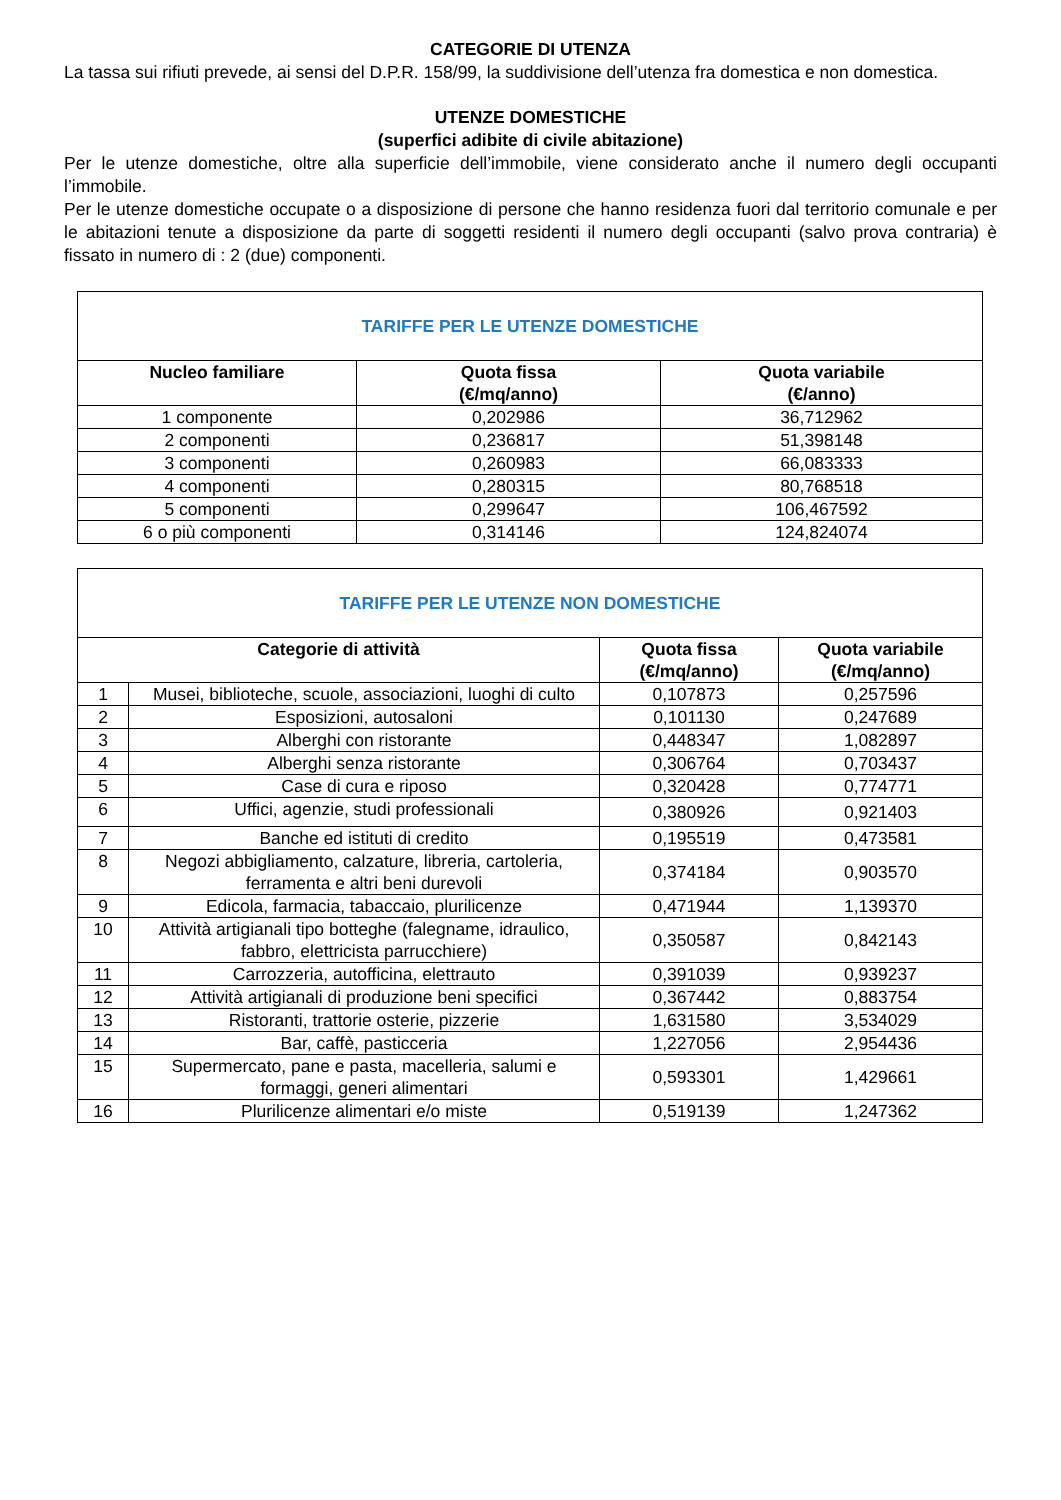CATEGORIE DI UTENZA
La tassa sui rifiuti prevede, ai sensi del D.P.R. 158/99, la suddivisione dell’utenza fra domestica e non domestica.
UTENZE DOMESTICHE
(superfici adibite di civile abitazione)
Per le utenze domestiche, oltre alla superficie dell’immobile, viene considerato anche il numero degli occupanti l’immobile.
Per le utenze domestiche occupate o a disposizione di persone che hanno residenza fuori dal territorio comunale e per le abitazioni tenute a disposizione da parte di soggetti residenti il numero degli occupanti (salvo prova contraria) è fissato in numero di : 2 (due) componenti.
| TARIFFE PER LE UTENZE DOMESTICHE | | |
| Nucleo familiare | Quota fissa (€/mq/anno) | Quota variabile (€/anno) |
| 1 componente | 0,202986 | 36,712962 |
| 2 componenti | 0,236817 | 51,398148 |
| 3 componenti | 0,260983 | 66,083333 |
| 4 componenti | 0,280315 | 80,768518 |
| 5 componenti | 0,299647 | 106,467592 |
| 6 o più componenti | 0,314146 | 124,824074 |
| TARIFFE PER LE UTENZE NON DOMESTICHE | | | |
| Categorie di attività | | Quota fissa (€/mq/anno) | Quota variabile (€/mq/anno) |
| 1 | Musei, biblioteche, scuole, associazioni, luoghi di culto | 0,107873 | 0,257596 |
| 2 | Esposizioni, autosaloni | 0,101130 | 0,247689 |
| 3 | Alberghi con ristorante | 0,448347 | 1,082897 |
| 4 | Alberghi senza ristorante | 0,306764 | 0,703437 |
| 5 | Case di cura e riposo | 0,320428 | 0,774771 |
| 6 | Uffici, agenzie, studi professionali | 0,380926 | 0,921403 |
| 7 | Banche ed istituti di credito | 0,195519 | 0,473581 |
| 8 | Negozi abbigliamento, calzature, libreria, cartoleria, ferramenta e altri beni durevoli | 0,374184 | 0,903570 |
| 9 | Edicola, farmacia, tabaccaio, plurilicenze | 0,471944 | 1,139370 |
| 10 | Attività artigianali tipo botteghe (falegname, idraulico, fabbro, elettricista parrucchiere) | 0,350587 | 0,842143 |
| 11 | Carrozzeria, autofficina, elettrauto | 0,391039 | 0,939237 |
| 12 | Attività artigianali di produzione beni specifici | 0,367442 | 0,883754 |
| 13 | Ristoranti, trattorie osterie, pizzerie | 1,631580 | 3,534029 |
| 14 | Bar, caffè, pasticceria | 1,227056 | 2,954436 |
| 15 | Supermercato, pane e pasta, macelleria, salumi e formaggi, generi alimentari | 0,593301 | 1,429661 |
| 16 | Plurilicenze alimentari e/o miste | 0,519139 | 1,247362 |